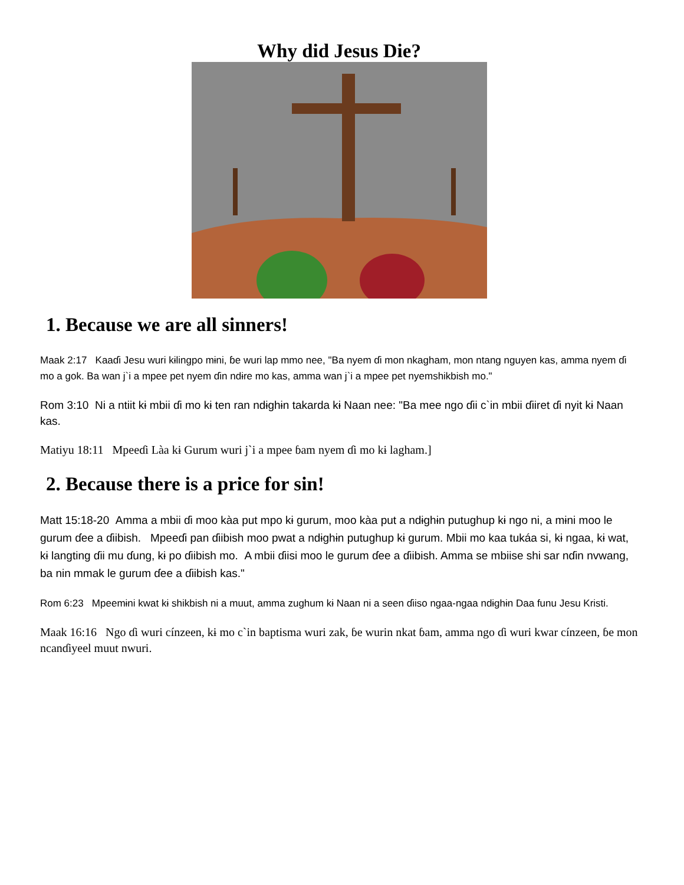Why did Jesus Die?
1. Because we are all sinners!
Maak 2:17 Kaaɗi Jesu wuri kɨlingpo mɨni, ɓe wuri lap mmo nee, "Ba nyem ɗi mon nkagham, mon ntang nguyen kas, amma nyem ɗi mo a gok. Ba wan j`i a mpee pet nyem ɗin ndɨre mo kas, amma wan j`i a mpee pet nyemshikbish mo."
Rom 3:10 Ni a ntiit kɨ mbii ɗi mo kɨ ten ran ndɨghɨn takarda kɨ Naan nee: "Ba mee ngo ɗii c`in mbii ɗiiret ɗi nyit kɨ Naan kas.
Matiyu 18:11 Mpeeɗi Làa kɨ Gurum wuri j`i a mpee ɓam nyem ɗi mo kɨ lagham.]
2. Because there is a price for sin!
Matt 15:18-20 Amma a mbii ɗi moo kàa put mpo kɨ gurum, moo kàa put a ndɨghɨn putughup kɨ ngo ni, a mɨni moo le gurum ɗee a ɗiibish. Mpeeɗi pan ɗiibish moo pwat a ndɨghɨn putughup kɨ gurum. Mbii mo kaa tukáa si, kɨ ngaa, kɨ wat, kɨ langting ɗii mu ɗung, kɨ po ɗiibish mo. A mbii ɗiisi moo le gurum ɗee a ɗiibish. Amma se mbiise shi sar nɗin nvwang, ba nin mmak le gurum ɗee a ɗiibish kas."
Rom 6:23 Mpeemɨni kwat kɨ shikbish ni a muut, amma zughum kɨ Naan ni a seen ɗiiso ngaa-ngaa ndɨghɨn Daa funu Jesu Kristi.
Maak 16:16 Ngo ɗi wuri cínzeen, kɨ mo c`in baptisma wuri zak, ɓe wurin nkat ɓam, amma ngo ɗi wuri kwar cínzeen, ɓe mon ncanɗiyeel muut nwuri.